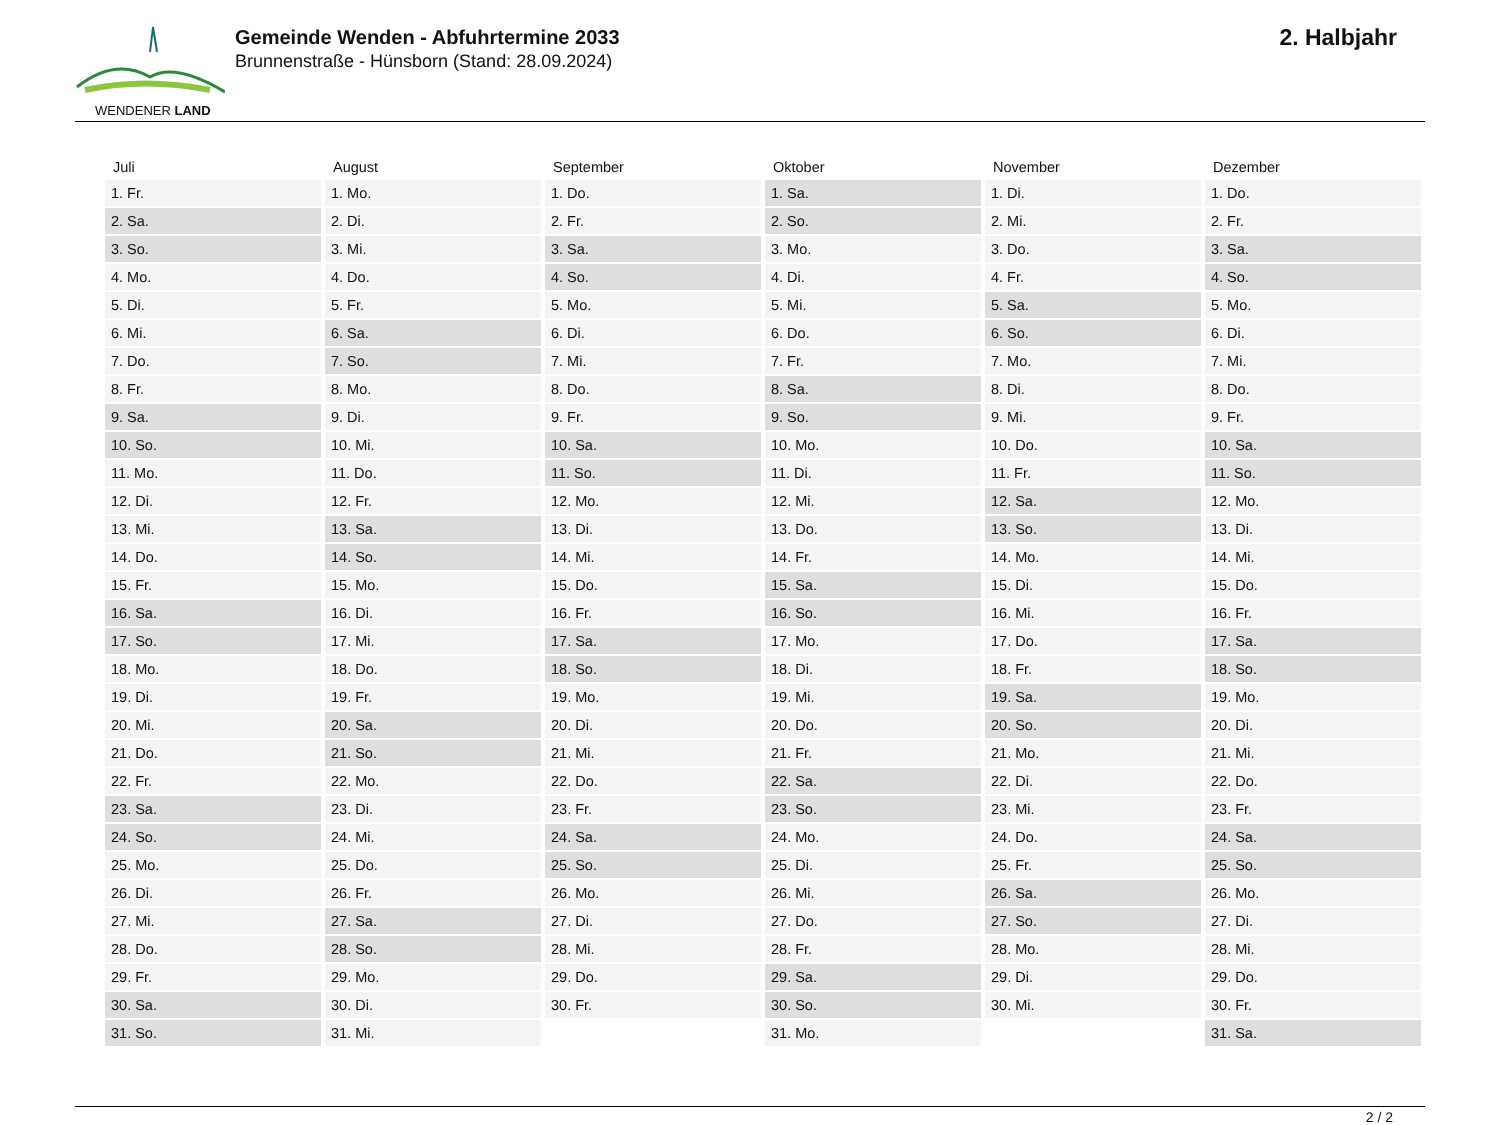WENDENER LAND
Gemeinde Wenden - Abfuhrtermine 2033
Brunnenstraße - Hünsborn (Stand: 28.09.2024)
2. Halbjahr
| Juli | August | September | Oktober | November | Dezember |
| --- | --- | --- | --- | --- | --- |
| 1. Fr. | 1. Mo. | 1. Do. | 1. Sa. | 1. Di. | 1. Do. |
| 2. Sa. | 2. Di. | 2. Fr. | 2. So. | 2. Mi. | 2. Fr. |
| 3. So. | 3. Mi. | 3. Sa. | 3. Mo. | 3. Do. | 3. Sa. |
| 4. Mo. | 4. Do. | 4. So. | 4. Di. | 4. Fr. | 4. So. |
| 5. Di. | 5. Fr. | 5. Mo. | 5. Mi. | 5. Sa. | 5. Mo. |
| 6. Mi. | 6. Sa. | 6. Di. | 6. Do. | 6. So. | 6. Di. |
| 7. Do. | 7. So. | 7. Mi. | 7. Fr. | 7. Mo. | 7. Mi. |
| 8. Fr. | 8. Mo. | 8. Do. | 8. Sa. | 8. Di. | 8. Do. |
| 9. Sa. | 9. Di. | 9. Fr. | 9. So. | 9. Mi. | 9. Fr. |
| 10. So. | 10. Mi. | 10. Sa. | 10. Mo. | 10. Do. | 10. Sa. |
| 11. Mo. | 11. Do. | 11. So. | 11. Di. | 11. Fr. | 11. So. |
| 12. Di. | 12. Fr. | 12. Mo. | 12. Mi. | 12. Sa. | 12. Mo. |
| 13. Mi. | 13. Sa. | 13. Di. | 13. Do. | 13. So. | 13. Di. |
| 14. Do. | 14. So. | 14. Mi. | 14. Fr. | 14. Mo. | 14. Mi. |
| 15. Fr. | 15. Mo. | 15. Do. | 15. Sa. | 15. Di. | 15. Do. |
| 16. Sa. | 16. Di. | 16. Fr. | 16. So. | 16. Mi. | 16. Fr. |
| 17. So. | 17. Mi. | 17. Sa. | 17. Mo. | 17. Do. | 17. Sa. |
| 18. Mo. | 18. Do. | 18. So. | 18. Di. | 18. Fr. | 18. So. |
| 19. Di. | 19. Fr. | 19. Mo. | 19. Mi. | 19. Sa. | 19. Mo. |
| 20. Mi. | 20. Sa. | 20. Di. | 20. Do. | 20. So. | 20. Di. |
| 21. Do. | 21. So. | 21. Mi. | 21. Fr. | 21. Mo. | 21. Mi. |
| 22. Fr. | 22. Mo. | 22. Do. | 22. Sa. | 22. Di. | 22. Do. |
| 23. Sa. | 23. Di. | 23. Fr. | 23. So. | 23. Mi. | 23. Fr. |
| 24. So. | 24. Mi. | 24. Sa. | 24. Mo. | 24. Do. | 24. Sa. |
| 25. Mo. | 25. Do. | 25. So. | 25. Di. | 25. Fr. | 25. So. |
| 26. Di. | 26. Fr. | 26. Mo. | 26. Mi. | 26. Sa. | 26. Mo. |
| 27. Mi. | 27. Sa. | 27. Di. | 27. Do. | 27. So. | 27. Di. |
| 28. Do. | 28. So. | 28. Mi. | 28. Fr. | 28. Mo. | 28. Mi. |
| 29. Fr. | 29. Mo. | 29. Do. | 29. Sa. | 29. Di. | 29. Do. |
| 30. Sa. | 30. Di. | 30. Fr. | 30. So. | 30. Mi. | 30. Fr. |
| 31. So. | 31. Mi. | | 31. Mo. | | 31. Sa. |
2 / 2